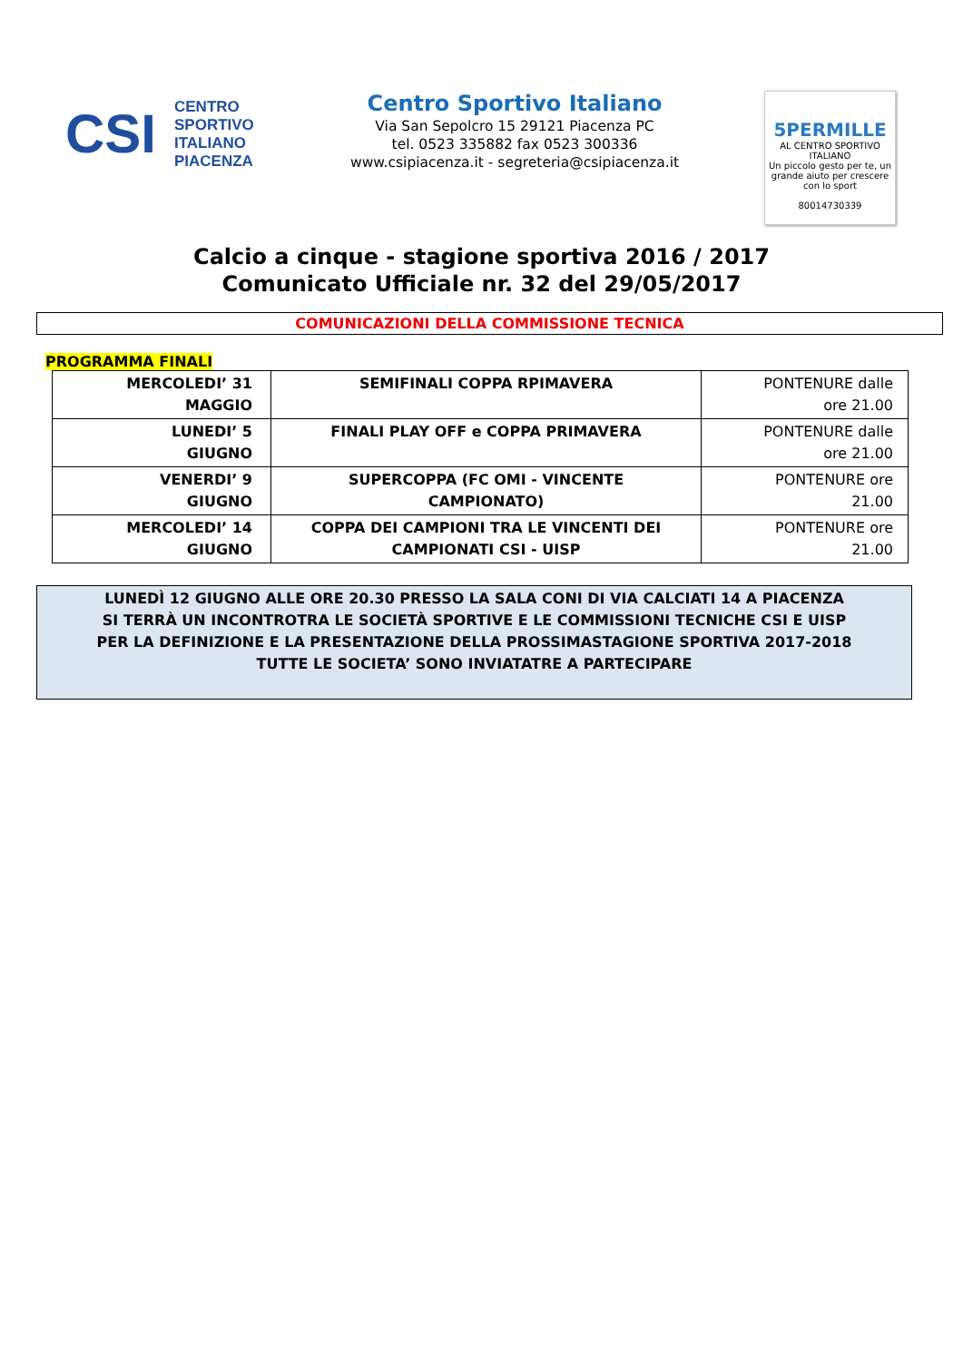CSI
CENTRO
SPORTIVO
ITALIANO
PIACENZA
Centro Sportivo Italiano
Via San Sepolcro 15 29121 Piacenza PC
tel. 0523 335882 fax 0523 300336
www.csipiacenza.it - segreteria@csipiacenza.it
5PERMILLE
AL CENTRO SPORTIVO ITALIANO
Un piccolo gesto per te, un grande aiuto per crescere con lo sport
80014730339
Calcio a cinque - stagione sportiva 2016 / 2017
Comunicato Ufficiale nr. 32 del 29/05/2017
COMUNICAZIONI DELLA COMMISSIONE TECNICA
PROGRAMMA FINALI
| MERCOLEDI’ 31 MAGGIO | SEMIFINALI COPPA RPIMAVERA | PONTENURE dalle ore 21.00 |
| LUNEDI’ 5 GIUGNO | FINALI PLAY OFF e COPPA PRIMAVERA | PONTENURE dalle ore 21.00 |
| VENERDI’ 9 GIUGNO | SUPERCOPPA (FC OMI - VINCENTE CAMPIONATO) | PONTENURE ore 21.00 |
| MERCOLEDI’ 14 GIUGNO | COPPA DEI CAMPIONI TRA LE VINCENTI DEI CAMPIONATI CSI - UISP | PONTENURE ore 21.00 |
LUNEDÌ 12 GIUGNO ALLE ORE 20.30 PRESSO LA SALA CONI DI VIA CALCIATI 14 A PIACENZA
SI TERRÀ UN INCONTROTRA LE SOCIETÀ SPORTIVE E LE COMMISSIONI TECNICHE CSI E UISP
PER LA DEFINIZIONE E LA PRESENTAZIONE DELLA PROSSIMASTAGIONE SPORTIVA 2017-2018
TUTTE LE SOCIETA’ SONO INVIATATRE A PARTECIPARE